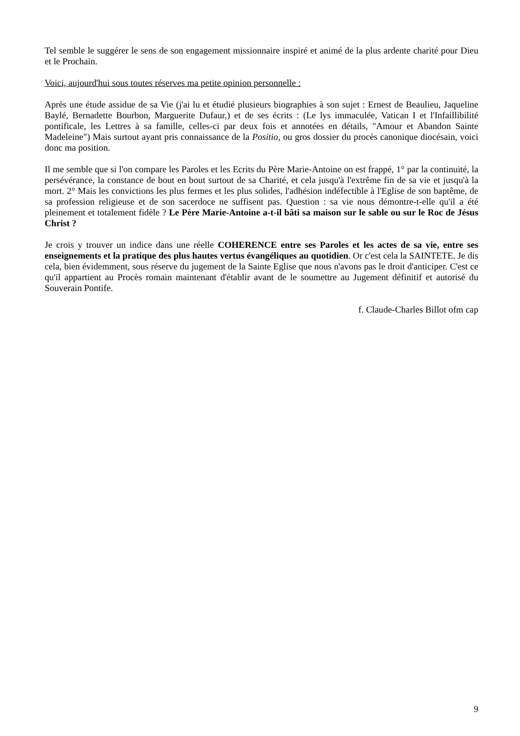Tel semble le suggérer le sens de son engagement missionnaire inspiré et animé de la plus ardente charité pour Dieu et le Prochain.
Voici, aujourd'hui sous toutes réserves ma petite opinion personnelle :
Après une étude assidue de sa Vie (j'ai lu et étudié plusieurs biographies à son sujet : Ernest de Beaulieu, Jaqueline Baylé, Bernadette Bourbon, Marguerite Dufaur,) et de ses écrits : (Le lys immaculée, Vatican I et l'Infaillibilité pontificale, les Lettres à sa famille, celles-ci par deux fois et annotées en détails, "Amour et Abandon Sainte Madeleine") Mais surtout ayant pris connaissance de la Positio, ou gros dossier du procès canonique diocésain, voici donc ma position.
Il me semble que si l'on compare les Paroles et les Ecrits du Père Marie-Antoine on est frappé, 1° par la continuité, la persévérance, la constance de bout en bout surtout de sa Charité, et cela jusqu'à l'extrême fin de sa vie et jusqu'à la mort. 2° Mais les convictions les plus fermes et les plus solides, l'adhésion indéfectible à l'Eglise de son baptême, de sa profession religieuse et de son sacerdoce ne suffisent pas. Question : sa vie nous démontre-t-elle qu'il a été pleinement et totalement fidèle ? Le Père Marie-Antoine a-t-il bâti sa maison sur le sable ou sur le Roc de Jésus Christ ?
Je crois y trouver un indice dans une réelle COHERENCE entre ses Paroles et les actes de sa vie, entre ses enseignements et la pratique des plus hautes vertus évangéliques au quotidien. Or c'est cela la SAINTETE. Je dis cela, bien évidemment, sous réserve du jugement de la Sainte Eglise que nous n'avons pas le droit d'anticiper. C'est ce qu'il appartient au Procès romain maintenant d'établir avant de le soumettre au Jugement définitif et autorisé du Souverain Pontife.
f. Claude-Charles Billot ofm cap
9